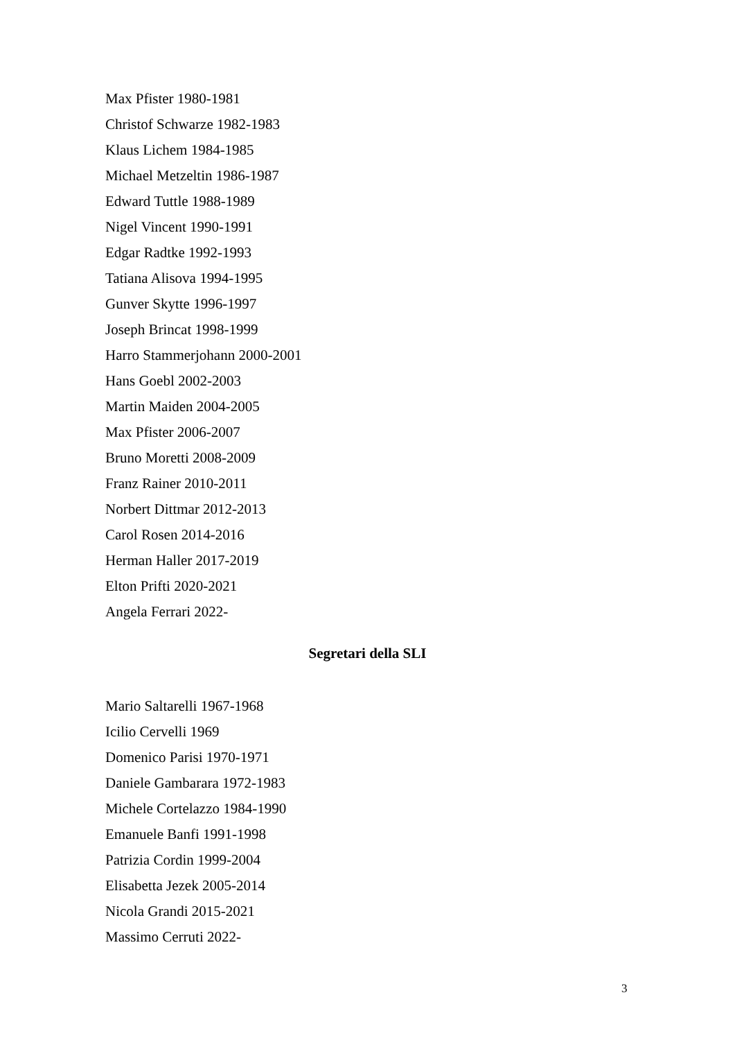Max Pfister 1980-1981
Christof Schwarze 1982-1983
Klaus Lichem 1984-1985
Michael Metzeltin 1986-1987
Edward Tuttle 1988-1989
Nigel Vincent 1990-1991
Edgar Radtke 1992-1993
Tatiana Alisova 1994-1995
Gunver Skytte 1996-1997
Joseph Brincat 1998-1999
Harro Stammerjohann 2000-2001
Hans Goebl 2002-2003
Martin Maiden 2004-2005
Max Pfister 2006-2007
Bruno Moretti 2008-2009
Franz Rainer 2010-2011
Norbert Dittmar 2012-2013
Carol Rosen 2014-2016
Herman Haller 2017-2019
Elton Prifti 2020-2021
Angela Ferrari 2022-
Segretari della SLI
Mario Saltarelli 1967-1968
Icilio Cervelli 1969
Domenico Parisi 1970-1971
Daniele Gambarara 1972-1983
Michele Cortelazzo 1984-1990
Emanuele Banfi 1991-1998
Patrizia Cordin 1999-2004
Elisabetta Jezek 2005-2014
Nicola Grandi 2015-2021
Massimo Cerruti 2022-
3